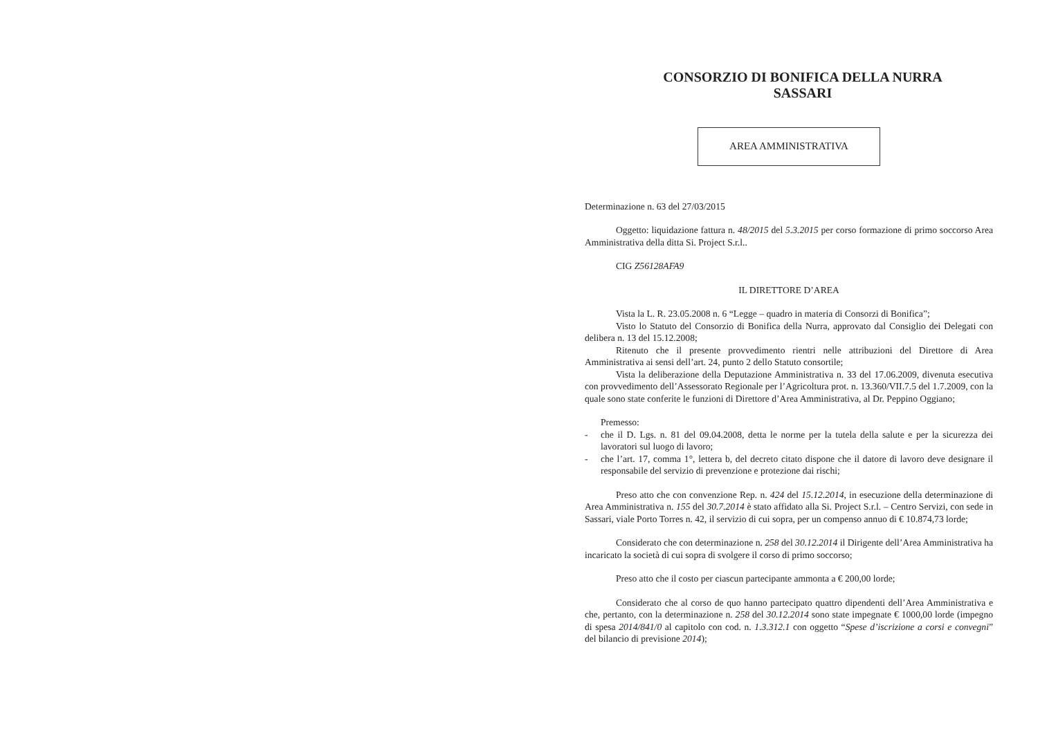CONSORZIO DI BONIFICA DELLA NURRA
SASSARI
AREA AMMINISTRATIVA
Determinazione n. 63 del 27/03/2015
Oggetto: liquidazione fattura n. 48/2015 del 5.3.2015 per corso formazione di primo soccorso Area Amministrativa della ditta Si. Project S.r.l..
CIG Z56128AFA9
IL DIRETTORE D’AREA
Vista la L. R. 23.05.2008 n. 6 “Legge – quadro in materia di Consorzi di Bonifica”;
Visto lo Statuto del Consorzio di Bonifica della Nurra, approvato dal Consiglio dei Delegati con delibera n. 13 del 15.12.2008;
Ritenuto che il presente provvedimento rientri nelle attribuzioni del Direttore di Area Amministrativa ai sensi dell’art. 24, punto 2 dello Statuto consortile;
Vista la deliberazione della Deputazione Amministrativa n. 33 del 17.06.2009, divenuta esecutiva con provvedimento dell’Assessorato Regionale per l’Agricoltura prot. n. 13.360/VII.7.5 del 1.7.2009, con la quale sono state conferite le funzioni di Direttore d’Area Amministrativa, al Dr. Peppino Oggiano;
Premesso:
- che il D. Lgs. n. 81 del 09.04.2008, detta le norme per la tutela della salute e per la sicurezza dei lavoratori sul luogo di lavoro;
- che l’art. 17, comma 1°, lettera b, del decreto citato dispone che il datore di lavoro deve designare il responsabile del servizio di prevenzione e protezione dai rischi;
Preso atto che con convenzione Rep. n. 424 del 15.12.2014, in esecuzione della determinazione di Area Amministrativa n. 155 del 30.7.2014 è stato affidato alla Si. Project S.r.l. – Centro Servizi, con sede in Sassari, viale Porto Torres n. 42, il servizio di cui sopra, per un compenso annuo di € 10.874,73 lorde;
Considerato che con determinazione n. 258 del 30.12.2014 il Dirigente dell’Area Amministrativa ha incaricato la società di cui sopra di svolgere il corso di primo soccorso;
Preso atto che il costo per ciascun partecipante ammonta a € 200,00 lorde;
Considerato che al corso de quo hanno partecipato quattro dipendenti dell’Area Amministrativa e che, pertanto, con la determinazione n. 258 del 30.12.2014 sono state impegnate € 1000,00 lorde (impegno di spesa 2014/841/0 al capitolo con cod. n. 1.3.312.1 con oggetto “Spese d’iscrizione a corsi e convegni” del bilancio di previsione 2014);